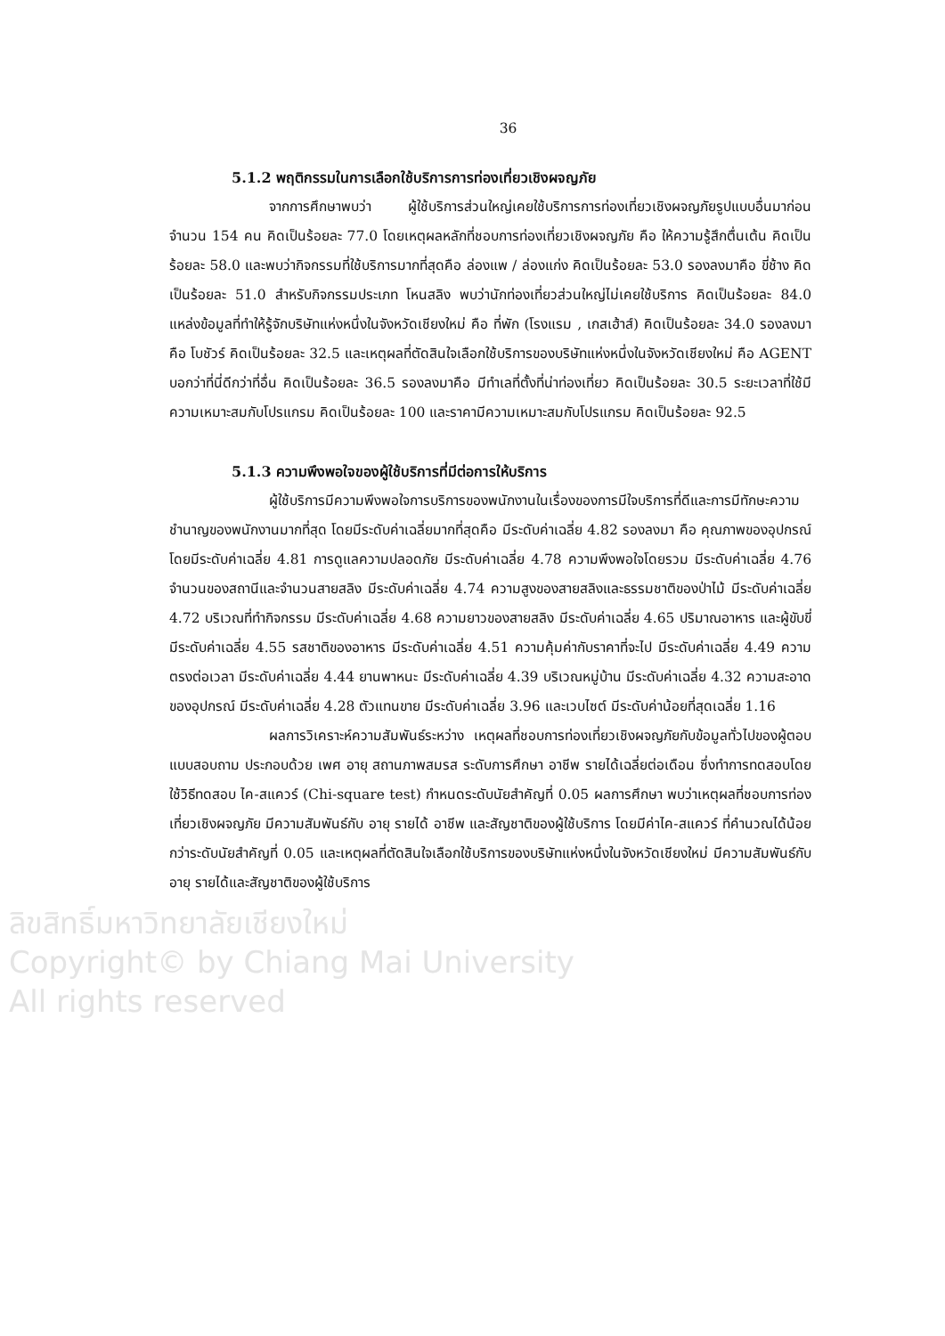36
5.1.2 พฤติกรรมในการเลือกใช้บริการการท่องเที่ยวเชิงผจญภัย
จากการศึกษาพบว่า ผู้ใช้บริการส่วนใหญ่เคยใช้บริการการท่องเที่ยวเชิงผจญภัยรูปแบบอื่นมาก่อน จำนวน 154 คน คิดเป็นร้อยละ 77.0 โดยเหตุผลหลักที่ชอบการท่องเที่ยวเชิงผจญภัย คือ ให้ความรู้สึกตื่นเต้น คิดเป็นร้อยละ 58.0 และพบว่ากิจกรรมที่ใช้บริการมากที่สุดคือ ล่องแพ / ล่องแก่ง คิดเป็นร้อยละ 53.0 รองลงมาคือ ขี่ช้าง คิดเป็นร้อยละ 51.0 สำหรับกิจกรรมประเภท โหนสลิง พบว่านักท่องเที่ยวส่วนใหญ่ไม่เคยใช้บริการ คิดเป็นร้อยละ 84.0 แหล่งข้อมูลที่ทำให้รู้จักบริษัทแห่งหนึ่งในจังหวัดเชียงใหม่ คือ ที่พัก (โรงแรม , เกสเฮ้าส์) คิดเป็นร้อยละ 34.0 รองลงมาคือ โบชัวร์ คิดเป็นร้อยละ 32.5 และเหตุผลที่ตัดสินใจเลือกใช้บริการของบริษัทแห่งหนึ่งในจังหวัดเชียงใหม่ คือ AGENT บอกว่าที่นี่ดีกว่าที่อื่น คิดเป็นร้อยละ 36.5 รองลงมาคือ มีทำเลที่ตั้งที่น่าท่องเที่ยว คิดเป็นร้อยละ 30.5 ระยะเวลาที่ใช้มีความเหมาะสมกับโปรแกรม คิดเป็นร้อยละ 100 และราคามีความเหมาะสมกับโปรแกรม คิดเป็นร้อยละ 92.5
5.1.3 ความพึงพอใจของผู้ใช้บริการที่มีต่อการให้บริการ
ผู้ใช้บริการมีความพึงพอใจการบริการของพนักงานในเรื่องของการมีใจบริการที่ดีและการมีทักษะความชำนาญของพนักงานมากที่สุด โดยมีระดับค่าเฉลี่ยมากที่สุดคือ มีระดับค่าเฉลี่ย 4.82 รองลงมา คือ คุณภาพของอุปกรณ์ โดยมีระดับค่าเฉลี่ย 4.81 การดูแลความปลอดภัย มีระดับค่าเฉลี่ย 4.78 ความพึงพอใจโดยรวม มีระดับค่าเฉลี่ย 4.76 จำนวนของสถานีและจำนวนสายสลิง มีระดับค่าเฉลี่ย 4.74 ความสูงของสายสลิงและธรรมชาติของป่าไม้ มีระดับค่าเฉลี่ย 4.72 บริเวณที่ทำกิจกรรม มีระดับค่าเฉลี่ย 4.68 ความยาวของสายสลิง มีระดับค่าเฉลี่ย 4.65 ปริมาณอาหาร และผู้ขับขี่ มีระดับค่าเฉลี่ย 4.55 รสชาติของอาหาร มีระดับค่าเฉลี่ย 4.51 ความคุ้มค่ากับราคาที่จะไป มีระดับค่าเฉลี่ย 4.49 ความตรงต่อเวลา มีระดับค่าเฉลี่ย 4.44 ยานพาหนะ มีระดับค่าเฉลี่ย 4.39 บริเวณหมู่บ้าน มีระดับค่าเฉลี่ย 4.32 ความสะอาดของอุปกรณ์ มีระดับค่าเฉลี่ย 4.28 ตัวแทนขาย มีระดับค่าเฉลี่ย 3.96 และเวบไซต์ มีระดับค่าน้อยที่สุดเฉลี่ย 1.16
ผลการวิเคราะห์ความสัมพันธ์ระหว่าง เหตุผลที่ชอบการท่องเที่ยวเชิงผจญภัยกับข้อมูลทั่วไปของผู้ตอบแบบสอบถาม ประกอบด้วย เพศ อายุ สถานภาพสมรส ระดับการศึกษา อาชีพ รายได้เฉลี่ยต่อเดือน ซึ่งทำการทดสอบโดยใช้วิธีทดสอบ ไค-สแควร์ (Chi-square test) กำหนดระดับนัยสำคัญที่ 0.05 ผลการศึกษา พบว่าเหตุผลที่ชอบการท่องเที่ยวเชิงผจญภัย มีความสัมพันธ์กับ อายุ รายได้ อาชีพ และสัญชาติของผู้ใช้บริการ โดยมีค่าไค-สแควร์ ที่คำนวณได้น้อยกว่าระดับนัยสำคัญที่ 0.05 และเหตุผลที่ตัดสินใจเลือกใช้บริการของบริษัทแห่งหนึ่งในจังหวัดเชียงใหม่ มีความสัมพันธ์กับ อายุ รายได้และสัญชาติของผู้ใช้บริการ
ลิขสิทธิ์มหาวิทยาลัยเชียงใหม่
Copyright© by Chiang Mai University
All rights reserved